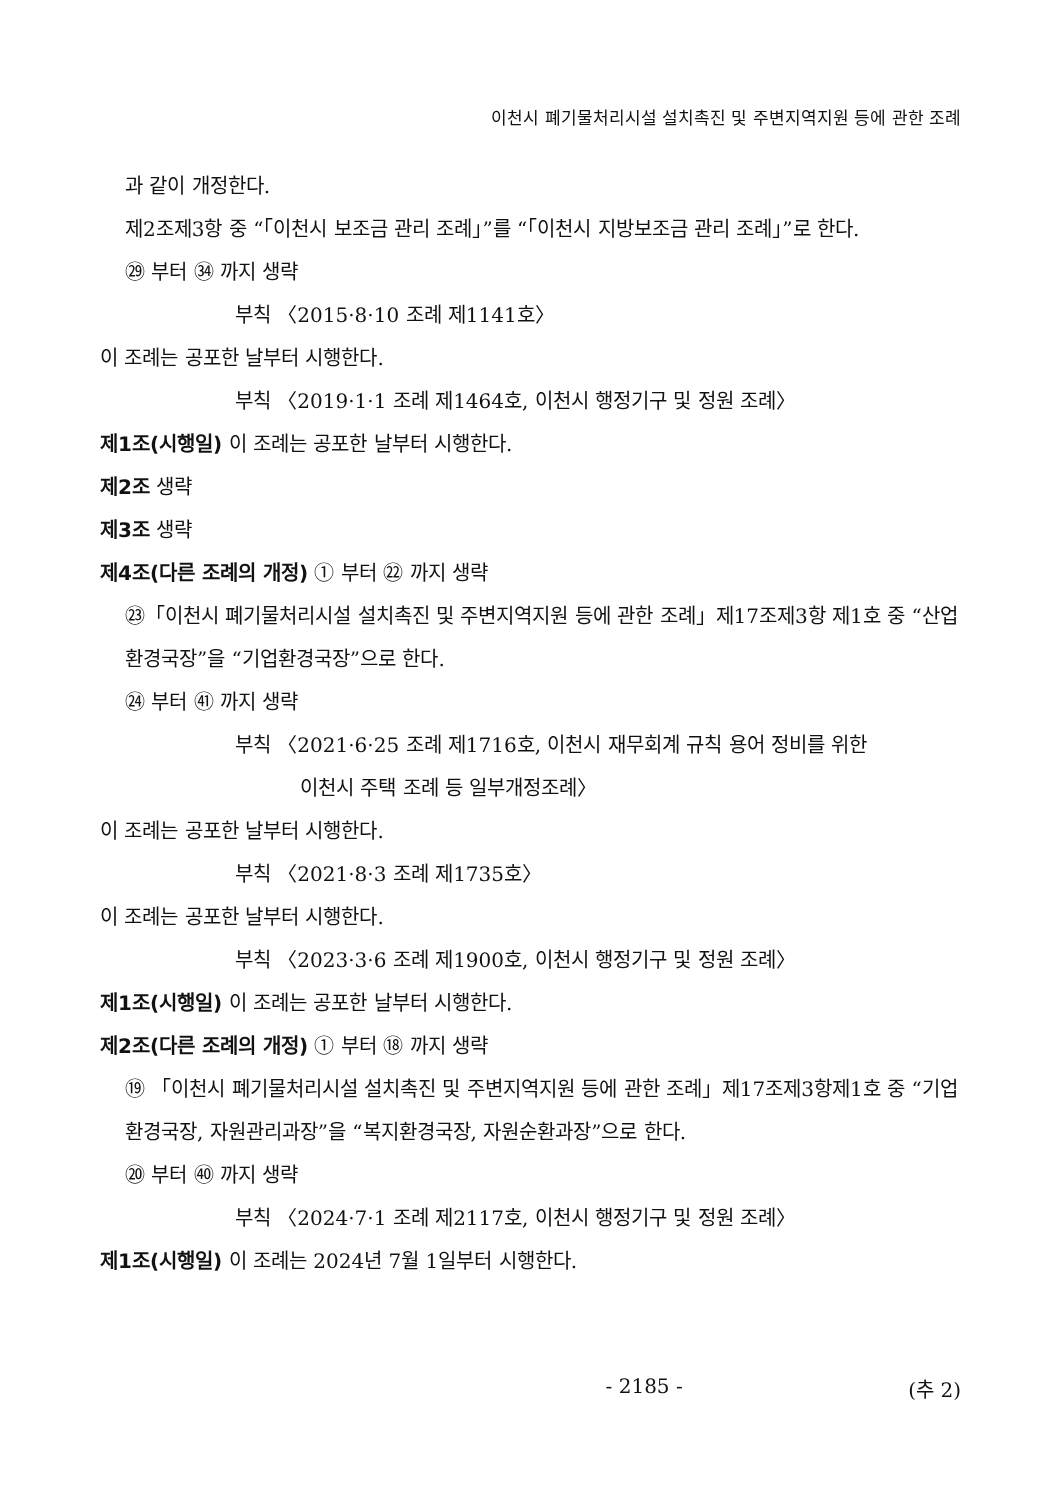이천시 폐기물처리시설 설치촉진 및 주변지역지원 등에 관한 조례
과 같이 개정한다.
제2조제3항 중 “「이천시 보조금 관리 조례」”를 “「이천시 지방보조금 관리 조례」”로 한다.
㉙ 부터 ㉞ 까지 생략
부칙 〈2015·8·10 조례 제1141호〉
이 조례는 공포한 날부터 시행한다.
부칙 〈2019·1·1 조례 제1464호, 이천시 행정기구 및 정원 조례〉
제1조(시행일) 이 조례는 공포한 날부터 시행한다.
제2조 생략
제3조 생략
제4조(다른 조례의 개정) ① 부터 ㉒ 까지 생략
㉓「이천시 폐기물처리시설 설치촉진 및 주변지역지원 등에 관한 조례」제17조제3항 제1호 중 “산업환경국장”을 “기업환경국장”으로 한다.
㉔ 부터 ㊶ 까지 생략
부칙 〈2021·6·25 조례 제1716호, 이천시 재무회계 규칙 용어 정비를 위한
이천시 주택 조례 등 일부개정조례〉
이 조례는 공포한 날부터 시행한다.
부칙 〈2021·8·3 조례 제1735호〉
이 조례는 공포한 날부터 시행한다.
부칙 〈2023·3·6 조례 제1900호, 이천시 행정기구 및 정원 조례〉
제1조(시행일) 이 조례는 공포한 날부터 시행한다.
제2조(다른 조례의 개정) ① 부터 ⑱ 까지 생략
⑲ 「이천시 폐기물처리시설 설치촉진 및 주변지역지원 등에 관한 조례」제17조제3항제1호 중 “기업환경국장, 자원관리과장”을 “복지환경국장, 자원순환과장”으로 한다.
⑳ 부터 ㊵ 까지 생략
부칙 〈2024·7·1 조례 제2117호, 이천시 행정기구 및 정원 조례〉
제1조(시행일) 이 조례는 2024년 7월 1일부터 시행한다.
- 2185 - (추 2)